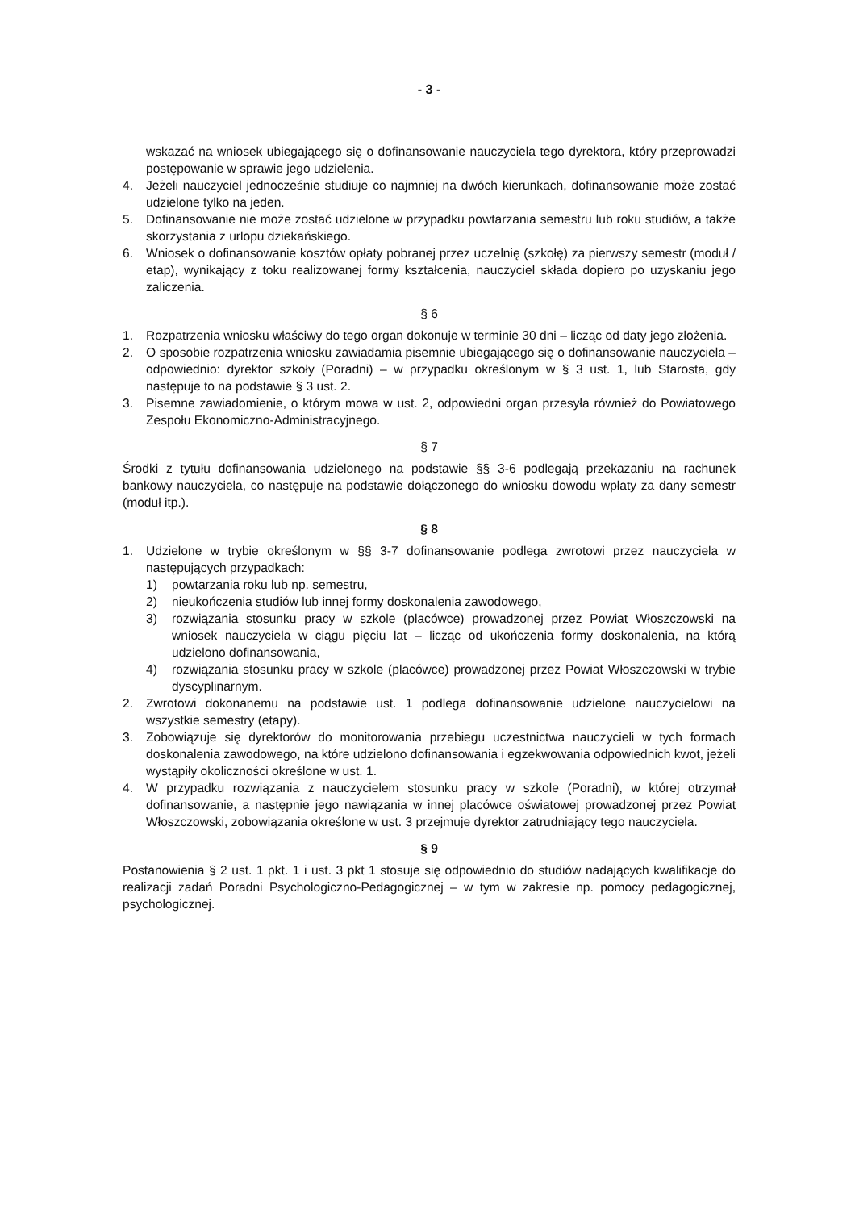- 3 -
wskazać na wniosek ubiegającego się o dofinansowanie nauczyciela tego dyrektora, który przeprowadzi postępowanie w sprawie jego udzielenia.
4. Jeżeli nauczyciel jednocześnie studiuje co najmniej na dwóch kierunkach, dofinansowanie może zostać udzielone tylko na jeden.
5. Dofinansowanie nie może zostać udzielone w przypadku powtarzania semestru lub roku studiów, a także skorzystania z urlopu dziekańskiego.
6. Wniosek o dofinansowanie kosztów opłaty pobranej przez uczelnię (szkołę) za pierwszy semestr (moduł / etap), wynikający z toku realizowanej formy kształcenia, nauczyciel składa dopiero po uzyskaniu jego zaliczenia.
§ 6
1. Rozpatrzenia wniosku właściwy do tego organ dokonuje w terminie 30 dni – licząc od daty jego złożenia.
2. O sposobie rozpatrzenia wniosku zawiadamia pisemnie ubiegającego się o dofinansowanie nauczyciela – odpowiednio: dyrektor szkoły (Poradni) – w przypadku określonym w § 3 ust. 1, lub Starosta, gdy następuje to na podstawie § 3 ust. 2.
3. Pisemne zawiadomienie, o którym mowa w ust. 2, odpowiedni organ przesyła również do Powiatowego Zespołu Ekonomiczno-Administracyjnego.
§ 7
Środki z tytułu dofinansowania udzielonego na podstawie §§ 3-6 podlegają przekazaniu na rachunek bankowy nauczyciela, co następuje na podstawie dołączonego do wniosku dowodu wpłaty za dany semestr (moduł itp.).
§ 8
1. Udzielone w trybie określonym w §§ 3-7 dofinansowanie podlega zwrotowi przez nauczyciela w następujących przypadkach:
1) powtarzania roku lub np. semestru,
2) nieukończenia studiów lub innej formy doskonalenia zawodowego,
3) rozwiązania stosunku pracy w szkole (placówce) prowadzonej przez Powiat Włoszczowski na wniosek nauczyciela w ciągu pięciu lat – licząc od ukończenia formy doskonalenia, na którą udzielono dofinansowania,
4) rozwiązania stosunku pracy w szkole (placówce) prowadzonej przez Powiat Włoszczowski w trybie dyscyplinarnym.
2. Zwrotowi dokonanemu na podstawie ust. 1 podlega dofinansowanie udzielone nauczycielowi na wszystkie semestry (etapy).
3. Zobowiązuje się dyrektorów do monitorowania przebiegu uczestnictwa nauczycieli w tych formach doskonalenia zawodowego, na które udzielono dofinansowania i egzekwowania odpowiednich kwot, jeżeli wystąpiły okoliczności określone w ust. 1.
4. W przypadku rozwiązania z nauczycielem stosunku pracy w szkole (Poradni), w której otrzymał dofinansowanie, a następnie jego nawiązania w innej placówce oświatowej prowadzonej przez Powiat Włoszczowski, zobowiązania określone w ust. 3 przejmuje dyrektor zatrudniający tego nauczyciela.
§ 9
Postanowienia § 2 ust. 1 pkt. 1 i ust. 3 pkt 1 stosuje się odpowiednio do studiów nadających kwalifikacje do realizacji zadań Poradni Psychologiczno-Pedagogicznej – w tym w zakresie np. pomocy pedagogicznej, psychologicznej.